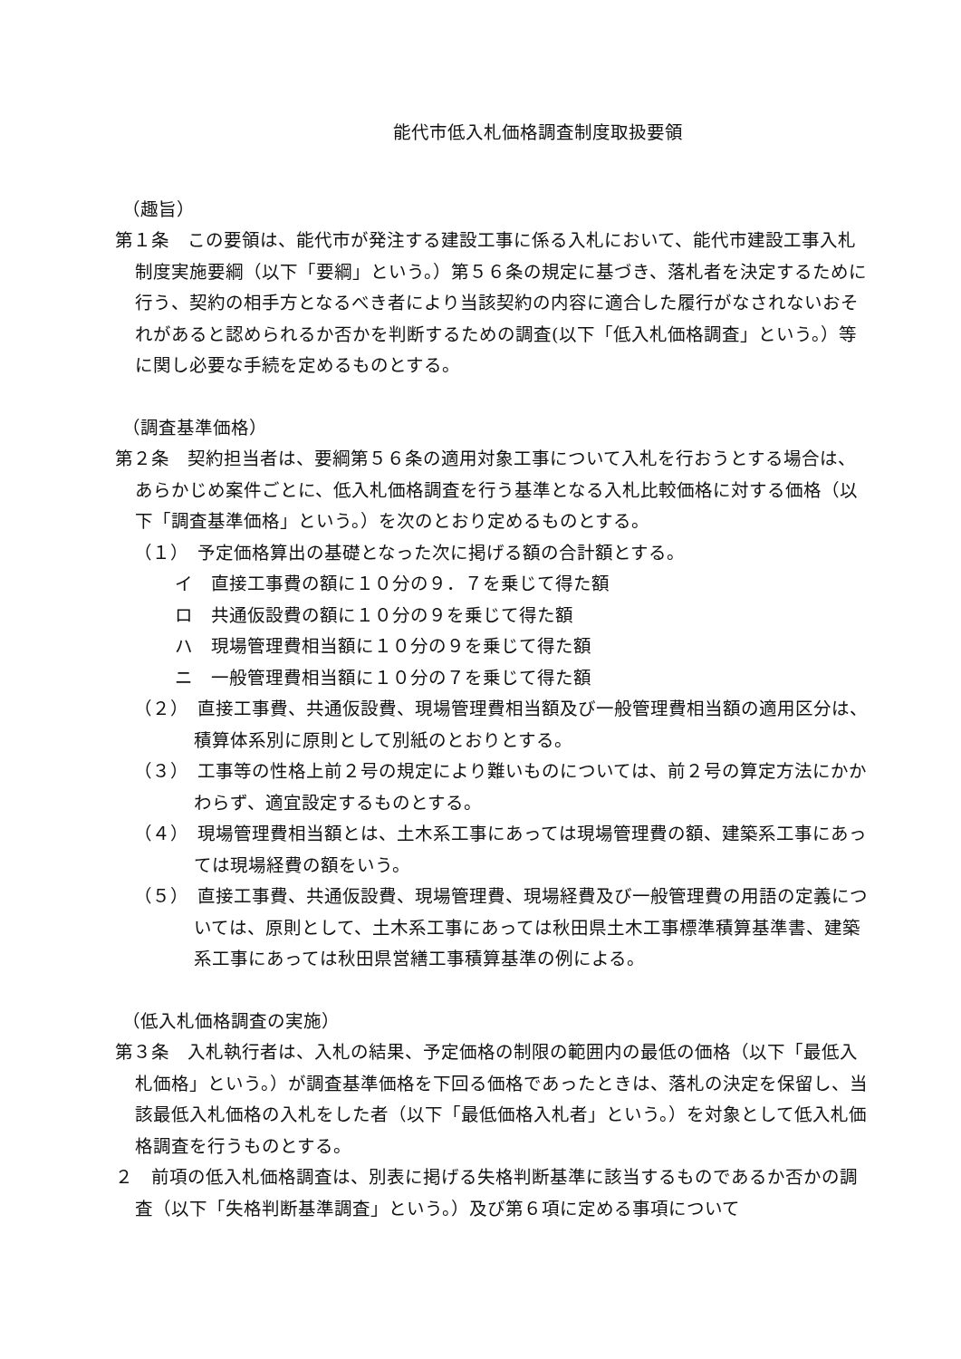能代市低入札価格調査制度取扱要領
（趣旨）
第１条　この要領は、能代市が発注する建設工事に係る入札において、能代市建設工事入札制度実施要綱（以下「要綱」という。）第５６条の規定に基づき、落札者を決定するために行う、契約の相手方となるべき者により当該契約の内容に適合した履行がなされないおそれがあると認められるか否かを判断するための調査(以下「低入札価格調査」という。）等に関し必要な手続を定めるものとする。
（調査基準価格）
第２条　契約担当者は、要綱第５６条の適用対象工事について入札を行おうとする場合は、あらかじめ案件ごとに、低入札価格調査を行う基準となる入札比較価格に対する価格（以下「調査基準価格」という。）を次のとおり定めるものとする。
（１）　予定価格算出の基礎となった次に掲げる額の合計額とする。
イ　直接工事費の額に１０分の９．７を乗じて得た額
ロ　共通仮設費の額に１０分の９を乗じて得た額
ハ　現場管理費相当額に１０分の９を乗じて得た額
ニ　一般管理費相当額に１０分の７を乗じて得た額
（２）　直接工事費、共通仮設費、現場管理費相当額及び一般管理費相当額の適用区分は、積算体系別に原則として別紙のとおりとする。
（３）　工事等の性格上前２号の規定により難いものについては、前２号の算定方法にかかわらず、適宜設定するものとする。
（４）　現場管理費相当額とは、土木系工事にあっては現場管理費の額、建築系工事にあっては現場経費の額をいう。
（５）　直接工事費、共通仮設費、現場管理費、現場経費及び一般管理費の用語の定義については、原則として、土木系工事にあっては秋田県土木工事標準積算基準書、建築系工事にあっては秋田県営繕工事積算基準の例による。
（低入札価格調査の実施）
第３条　入札執行者は、入札の結果、予定価格の制限の範囲内の最低の価格（以下「最低入札価格」という。）が調査基準価格を下回る価格であったときは、落札の決定を保留し、当該最低入札価格の入札をした者（以下「最低価格入札者」という。）を対象として低入札価格調査を行うものとする。
２　前項の低入札価格調査は、別表に掲げる失格判断基準に該当するものであるか否かの調査（以下「失格判断基準調査」という。）及び第６項に定める事項について